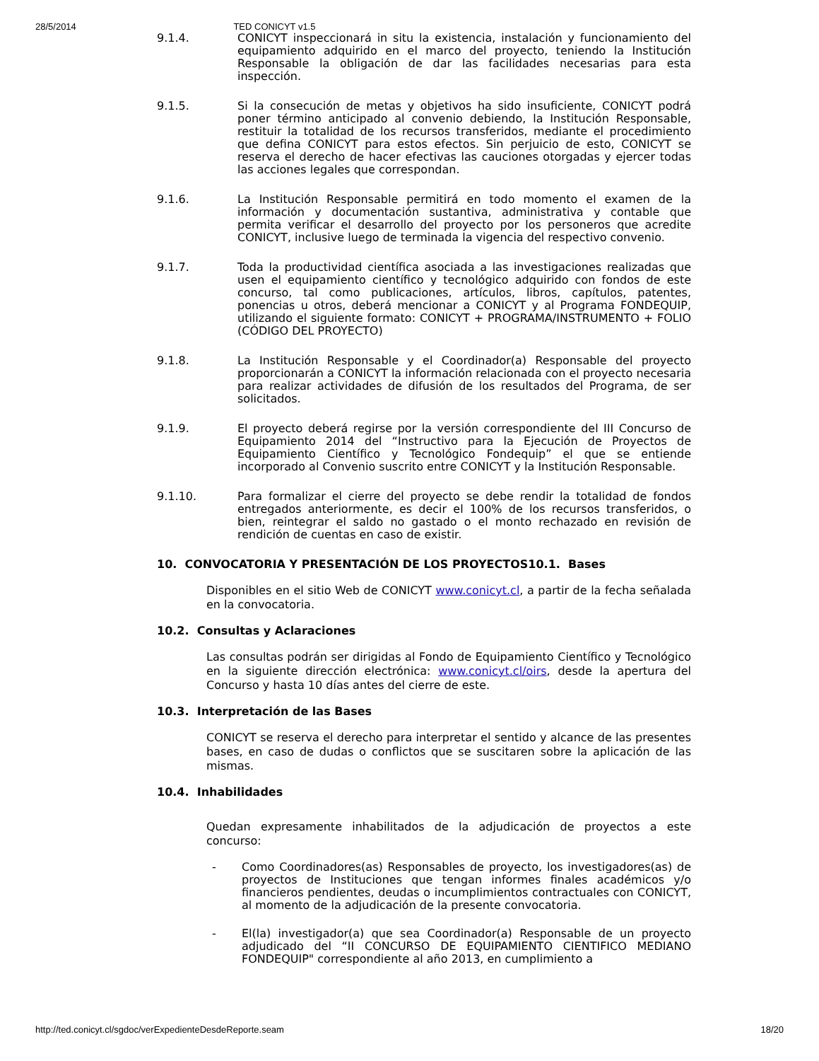28/5/2014 TED CONICYT v1.5
9.1.4. CONICYT inspeccionará in situ la existencia, instalación y funcionamiento del equipamiento adquirido en el marco del proyecto, teniendo la Institución Responsable la obligación de dar las facilidades necesarias para esta inspección.
9.1.5. Si la consecución de metas y objetivos ha sido insuficiente, CONICYT podrá poner término anticipado al convenio debiendo, la Institución Responsable, restituir la totalidad de los recursos transferidos, mediante el procedimiento que defina CONICYT para estos efectos. Sin perjuicio de esto, CONICYT se reserva el derecho de hacer efectivas las cauciones otorgadas y ejercer todas las acciones legales que correspondan.
9.1.6. La Institución Responsable permitirá en todo momento el examen de la información y documentación sustantiva, administrativa y contable que permita verificar el desarrollo del proyecto por los personeros que acredite CONICYT, inclusive luego de terminada la vigencia del respectivo convenio.
9.1.7. Toda la productividad científica asociada a las investigaciones realizadas que usen el equipamiento científico y tecnológico adquirido con fondos de este concurso, tal como publicaciones, artículos, libros, capítulos, patentes, ponencias u otros, deberá mencionar a CONICYT y al Programa FONDEQUIP, utilizando el siguiente formato: CONICYT + PROGRAMA/INSTRUMENTO + FOLIO (CÓDIGO DEL PROYECTO)
9.1.8. La Institución Responsable y el Coordinador(a) Responsable del proyecto proporcionarán a CONICYT la información relacionada con el proyecto necesaria para realizar actividades de difusión de los resultados del Programa, de ser solicitados.
9.1.9. El proyecto deberá regirse por la versión correspondiente del III Concurso de Equipamiento 2014 del “Instructivo para la Ejecución de Proyectos de Equipamiento Científico y Tecnológico Fondequip” el que se entiende incorporado al Convenio suscrito entre CONICYT y la Institución Responsable.
9.1.10. Para formalizar el cierre del proyecto se debe rendir la totalidad de fondos entregados anteriormente, es decir el 100% de los recursos transferidos, o bien, reintegrar el saldo no gastado o el monto rechazado en revisión de rendición de cuentas en caso de existir.
10. CONVOCATORIA Y PRESENTACIÓN DE LOS PROYECTOS10.1. Bases
Disponibles en el sitio Web de CONICYT www.conicyt.cl, a partir de la fecha señalada en la convocatoria.
10.2. Consultas y Aclaraciones
Las consultas podrán ser dirigidas al Fondo de Equipamiento Científico y Tecnológico en la siguiente dirección electrónica: www.conicyt.cl/oirs, desde la apertura del Concurso y hasta 10 días antes del cierre de este.
10.3. Interpretación de las Bases
CONICYT se reserva el derecho para interpretar el sentido y alcance de las presentes bases, en caso de dudas o conflictos que se suscitaren sobre la aplicación de las mismas.
10.4. Inhabilidades
Quedan expresamente inhabilitados de la adjudicación de proyectos a este concurso:
- Como Coordinadores(as) Responsables de proyecto, los investigadores(as) de proyectos de Instituciones que tengan informes finales académicos y/o financieros pendientes, deudas o incumplimientos contractuales con CONICYT, al momento de la adjudicación de la presente convocatoria.
- El(la) investigador(a) que sea Coordinador(a) Responsable de un proyecto adjudicado del “II CONCURSO DE EQUIPAMIENTO CIENTIFICO MEDIANO FONDEQUIP" correspondiente al año 2013, en cumplimiento a
http://ted.conicyt.cl/sgdoc/verExpedienteDesdeReporte.seam 18/20